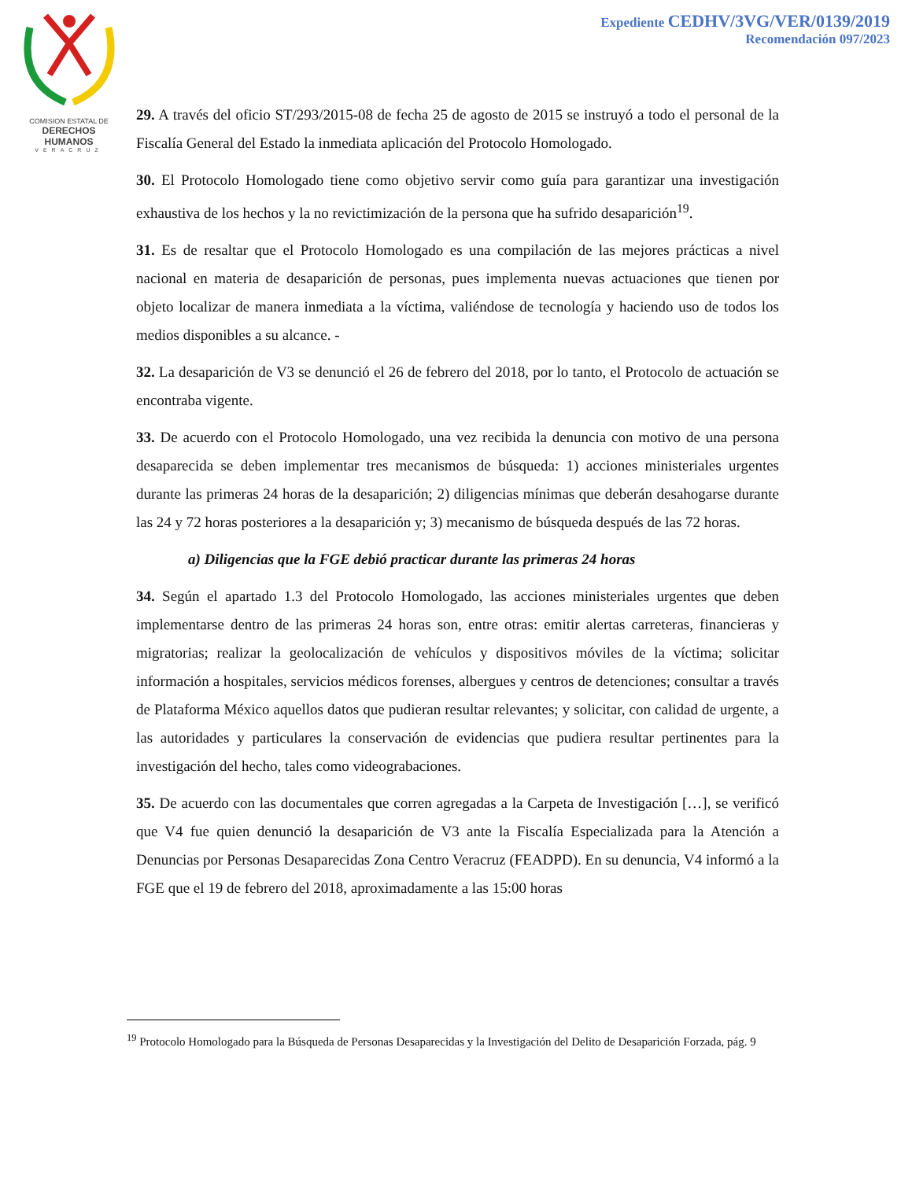COMISION ESTATAL DE
DERECHOS HUMANOS
VERACRUZ
Expediente CEDHV/3VG/VER/0139/2019
Recomendación 097/2023
29. A través del oficio ST/293/2015-08 de fecha 25 de agosto de 2015 se instruyó a todo el personal de la Fiscalía General del Estado la inmediata aplicación del Protocolo Homologado.
30. El Protocolo Homologado tiene como objetivo servir como guía para garantizar una investigación exhaustiva de los hechos y la no revictimización de la persona que ha sufrido desaparición<sup>19</sup>.
31. Es de resaltar que el Protocolo Homologado es una compilación de las mejores prácticas a nivel nacional en materia de desaparición de personas, pues implementa nuevas actuaciones que tienen por objeto localizar de manera inmediata a la víctima, valiéndose de tecnología y haciendo uso de todos los medios disponibles a su alcance. -
32. La desaparición de V3 se denunció el 26 de febrero del 2018, por lo tanto, el Protocolo de actuación se encontraba vigente.
33. De acuerdo con el Protocolo Homologado, una vez recibida la denuncia con motivo de una persona desaparecida se deben implementar tres mecanismos de búsqueda: 1) acciones ministeriales urgentes durante las primeras 24 horas de la desaparición; 2) diligencias mínimas que deberán desahogarse durante las 24 y 72 horas posteriores a la desaparición y; 3) mecanismo de búsqueda después de las 72 horas.
a) Diligencias que la FGE debió practicar durante las primeras 24 horas
34. Según el apartado 1.3 del Protocolo Homologado, las acciones ministeriales urgentes que deben implementarse dentro de las primeras 24 horas son, entre otras: emitir alertas carreteras, financieras y migratorias; realizar la geolocalización de vehículos y dispositivos móviles de la víctima; solicitar información a hospitales, servicios médicos forenses, albergues y centros de detenciones; consultar a través de Plataforma México aquellos datos que pudieran resultar relevantes; y solicitar, con calidad de urgente, a las autoridades y particulares la conservación de evidencias que pudiera resultar pertinentes para la investigación del hecho, tales como videograbaciones.
35. De acuerdo con las documentales que corren agregadas a la Carpeta de Investigación […], se verificó que V4 fue quien denunció la desaparición de V3 ante la Fiscalía Especializada para la Atención a Denuncias por Personas Desaparecidas Zona Centro Veracruz (FEADPD). En su denuncia, V4 informó a la FGE que el 19 de febrero del 2018, aproximadamente a las 15:00 horas
<sup>19</sup> Protocolo Homologado para la Búsqueda de Personas Desaparecidas y la Investigación del Delito de Desaparición Forzada, pág. 9